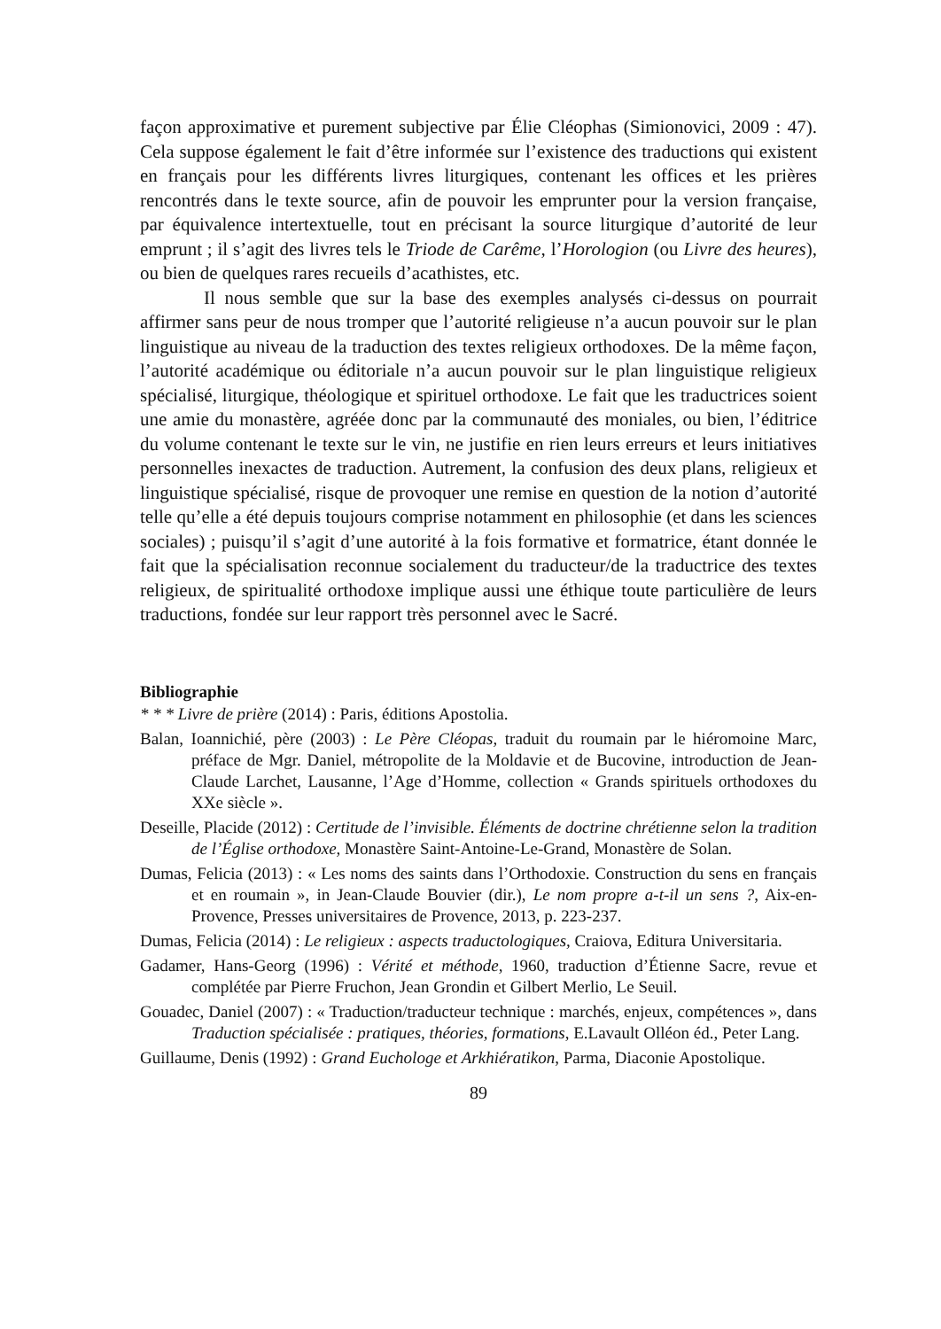façon approximative et purement subjective par Élie Cléophas (Simionovici, 2009 : 47). Cela suppose également le fait d’être informée sur l’existence des traductions qui existent en français pour les différents livres liturgiques, contenant les offices et les prières rencontrés dans le texte source, afin de pouvoir les emprunter pour la version française, par équivalence intertextuelle, tout en précisant la source liturgique d’autorité de leur emprunt ; il s’agit des livres tels le Triode de Carême, l’Horologion (ou Livre des heures), ou bien de quelques rares recueils d’acathistes, etc.
Il nous semble que sur la base des exemples analysés ci-dessus on pourrait affirmer sans peur de nous tromper que l’autorité religieuse n’a aucun pouvoir sur le plan linguistique au niveau de la traduction des textes religieux orthodoxes. De la même façon, l’autorité académique ou éditoriale n’a aucun pouvoir sur le plan linguistique religieux spécialisé, liturgique, théologique et spirituel orthodoxe. Le fait que les traductrices soient une amie du monastère, agréée donc par la communauté des moniales, ou bien, l’éditrice du volume contenant le texte sur le vin, ne justifie en rien leurs erreurs et leurs initiatives personnelles inexactes de traduction. Autrement, la confusion des deux plans, religieux et linguistique spécialisé, risque de provoquer une remise en question de la notion d’autorité telle qu’elle a été depuis toujours comprise notamment en philosophie (et dans les sciences sociales) ; puisqu’il s’agit d’une autorité à la fois formative et formatrice, étant donnée le fait que la spécialisation reconnue socialement du traducteur/de la traductrice des textes religieux, de spiritualité orthodoxe implique aussi une éthique toute particulière de leurs traductions, fondée sur leur rapport très personnel avec le Sacré.
Bibliographie
* * * Livre de prière (2014) : Paris, éditions Apostolia.
Balan, Ioannichié, père (2003) : Le Père Cléopas, traduit du roumain par le hiéromoine Marc, préface de Mgr. Daniel, métropolite de la Moldavie et de Bucovine, introduction de Jean-Claude Larchet, Lausanne, l’Age d’Homme, collection « Grands spirituels orthodoxes du XXe siècle ».
Deseille, Placide (2012) : Certitude de l’invisible. Éléments de doctrine chrétienne selon la tradition de l’Église orthodoxe, Monastère Saint-Antoine-Le-Grand, Monastère de Solan.
Dumas, Felicia (2013) : « Les noms des saints dans l’Orthodoxie. Construction du sens en français et en roumain », in Jean-Claude Bouvier (dir.), Le nom propre a-t-il un sens ?, Aix-en-Provence, Presses universitaires de Provence, 2013, p. 223-237.
Dumas, Felicia (2014) : Le religieux : aspects traductologiques, Craiova, Editura Universitaria.
Gadamer, Hans-Georg (1996) : Vérité et méthode, 1960, traduction d’Étienne Sacre, revue et complétée par Pierre Fruchon, Jean Grondin et Gilbert Merlio, Le Seuil.
Gouadec, Daniel (2007) : « Traduction/traducteur technique : marchés, enjeux, compétences », dans Traduction spécialisée : pratiques, théories, formations, E.Lavault Olléon éd., Peter Lang.
Guillaume, Denis (1992) : Grand Euchologe et Arkhiératikon, Parma, Diaconie Apostolique.
89